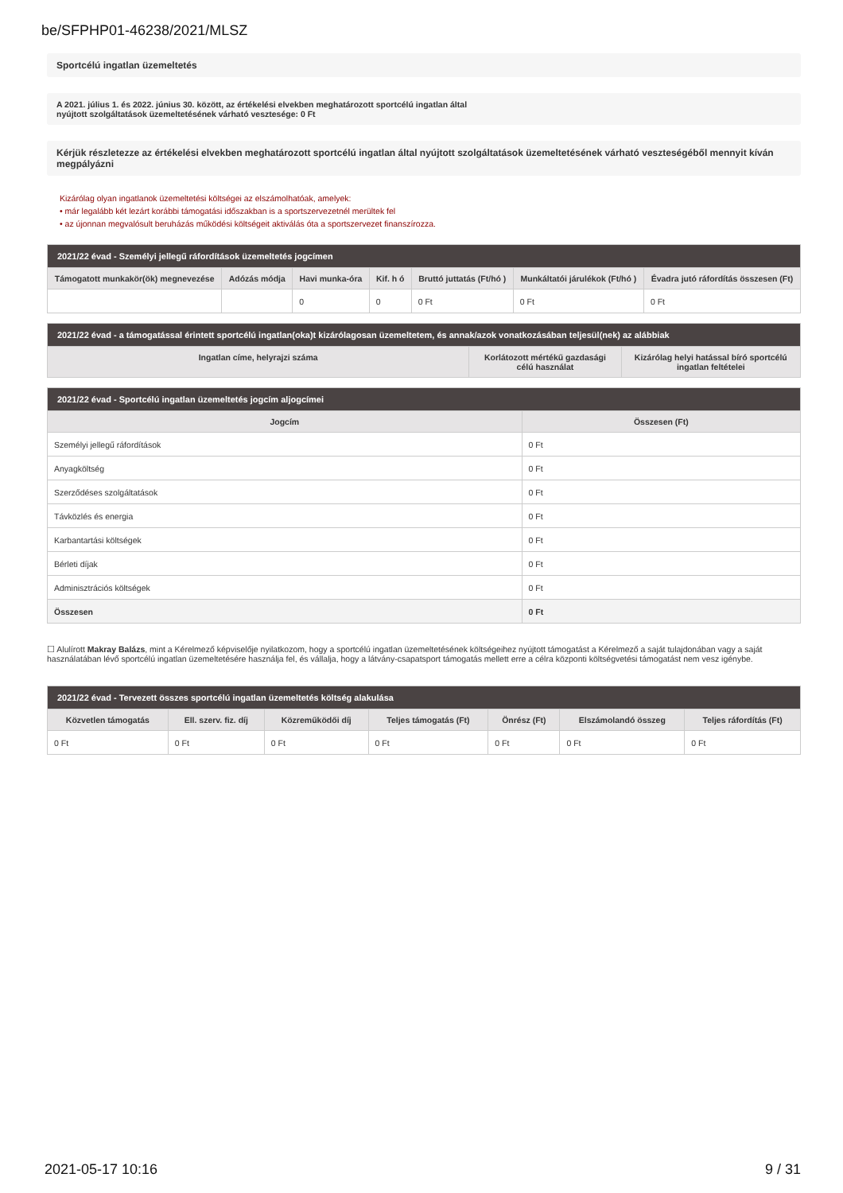be/SFPHP01-46238/2021/MLSZ
Sportcélú ingatlan üzemeltetés
A 2021. július 1. és 2022. június 30. között, az értékelési elvekben meghatározott sportcélú ingatlan által
nyújtott szolgáltatások üzemeltetésének várható vesztesége: 0 Ft
Kérjük részletezze az értékelési elvekben meghatározott sportcélú ingatlan által nyújtott szolgáltatások üzemeltetésének várható veszteségéből mennyit kíván megpályázni
Kizárólag olyan ingatlanok üzemeltetési költségei az elszámolhatóak, amelyek:
• már legalább két lezárt korábbi támogatási időszakban is a sportszervezetnél merültek fel
• az újonnan megvalósult beruházás működési költségeit aktiválás óta a sportszervezet finanszírozza.
| 2021/22 évad - Személyi jellegű ráfordítások üzemeltetés jogcímen | | | | | | |
| --- | --- | --- | --- | --- | --- | --- |
| Támogatott munkakör(ök) megnevezése | Adózás módja | Havi munka-óra | Kif. h ó | Bruttó juttatás (Ft/hó ) | Munkáltatói járulékok (Ft/hó ) | Évadra jutó ráfordítás összesen (Ft) |
| | | 0 | 0 | 0 Ft | 0 Ft | 0 Ft |
| 2021/22 évad - a támogatással érintett sportcélú ingatlan(oka)t kizárólagosan üzemeltetem, és annak/azok vonatkozásában teljesül(nek) az alábbiak | | |
| --- | --- | --- |
| Ingatlan címe, helyrajzi száma | Korlátozott mértékű gazdasági célú használat | Kizárólag helyi hatással bíró sportcélú ingatlan feltételei |
| 2021/22 évad - Sportcélú ingatlan üzemeltetés jogcím aljogcímei | |
| --- | --- |
| Jogcím | Összesen (Ft) |
| Személyi jellegű ráfordítások | 0 Ft |
| Anyagköltség | 0 Ft |
| Szerződéses szolgáltatások | 0 Ft |
| Távközlés és energia | 0 Ft |
| Karbantartási költségek | 0 Ft |
| Bérleti díjak | 0 Ft |
| Adminisztrációs költségek | 0 Ft |
| Összesen | 0 Ft |
☐ Alulírott Makray Balázs, mint a Kérelmező képviselője nyilatkozom, hogy a sportcélú ingatlan üzemeltetésének költségeihez nyújtott támogatást a Kérelmező a saját tulajdonában vagy a saját használatában lévő sportcélú ingatlan üzemeltetésére használja fel, és vállalja, hogy a látvány-csapatsport támogatás mellett erre a célra központi költségvetési támogatást nem vesz igénybe.
| 2021/22 évad - Tervezett összes sportcélú ingatlan üzemeltetés költség alakulása | | | | | | |
| --- | --- | --- | --- | --- | --- | --- |
| Közvetlen támogatás | Ell. szerv. fiz. díj | Közreműködői díj | Teljes támogatás (Ft) | Önrész (Ft) | Elszámolandó összeg | Teljes ráfordítás (Ft) |
| 0 Ft | 0 Ft | 0 Ft | 0 Ft | 0 Ft | 0 Ft | 0 Ft |
2021-05-17 10:16 9 / 31